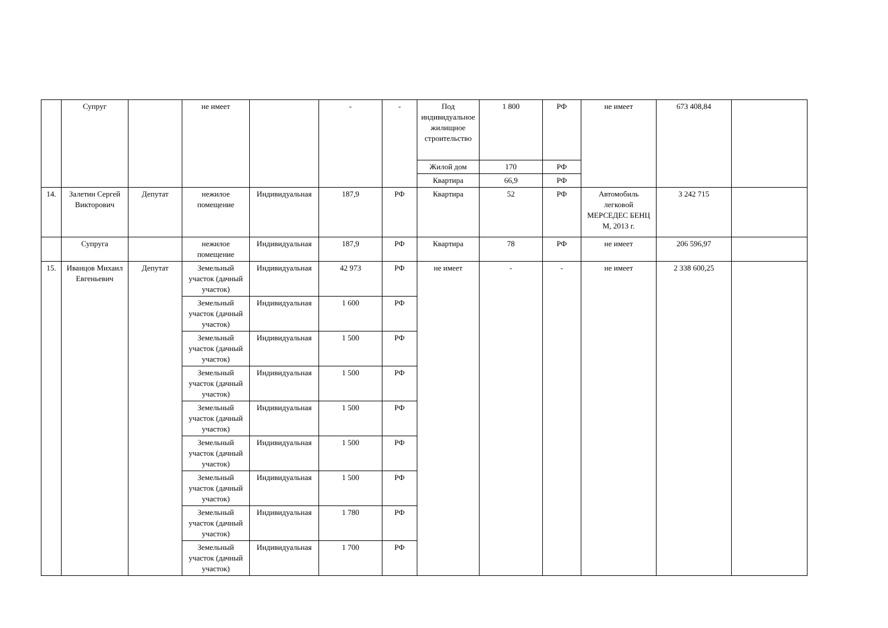| | Супруг | | не имеет | | - | - | Под индивидуальное жилищное строительство | 1 800 | РФ | не имеет | 673 408,84 | |
| | | | | | | | Жилой дом | 170 | РФ | | | |
| | | | | | | | Квартира | 66,9 | РФ | | | |
| 14. | Залетин Сергей Викторович | Депутат | нежилое помещение | Индивидуальная | 187,9 | РФ | Квартира | 52 | РФ | Автомобиль легковой МЕРСЕДЕС БЕНЦ М, 2013 г. | 3 242 715 | |
| | Супруга | | нежилое помещение | Индивидуальная | 187,9 | РФ | Квартира | 78 | РФ | не имеет | 206 596,97 | |
| 15. | Иванцов Михаил Евгеньевич | Депутат | Земельный участок (дачный участок) | Индивидуальная | 42 973 | РФ | не имеет | - | - | не имеет | 2 338 600,25 | |
| | | | Земельный участок (дачный участок) | Индивидуальная | 1 600 | РФ | | | | | | |
| | | | Земельный участок (дачный участок) | Индивидуальная | 1 500 | РФ | | | | | | |
| | | | Земельный участок (дачный участок) | Индивидуальная | 1 500 | РФ | | | | | | |
| | | | Земельный участок (дачный участок) | Индивидуальная | 1 500 | РФ | | | | | | |
| | | | Земельный участок (дачный участок) | Индивидуальная | 1 500 | РФ | | | | | | |
| | | | Земельный участок (дачный участок) | Индивидуальная | 1 500 | РФ | | | | | | |
| | | | Земельный участок (дачный участок) | Индивидуальная | 1 780 | РФ | | | | | | |
| | | | Земельный участок (дачный участок) | Индивидуальная | 1 700 | РФ | | | | | | |